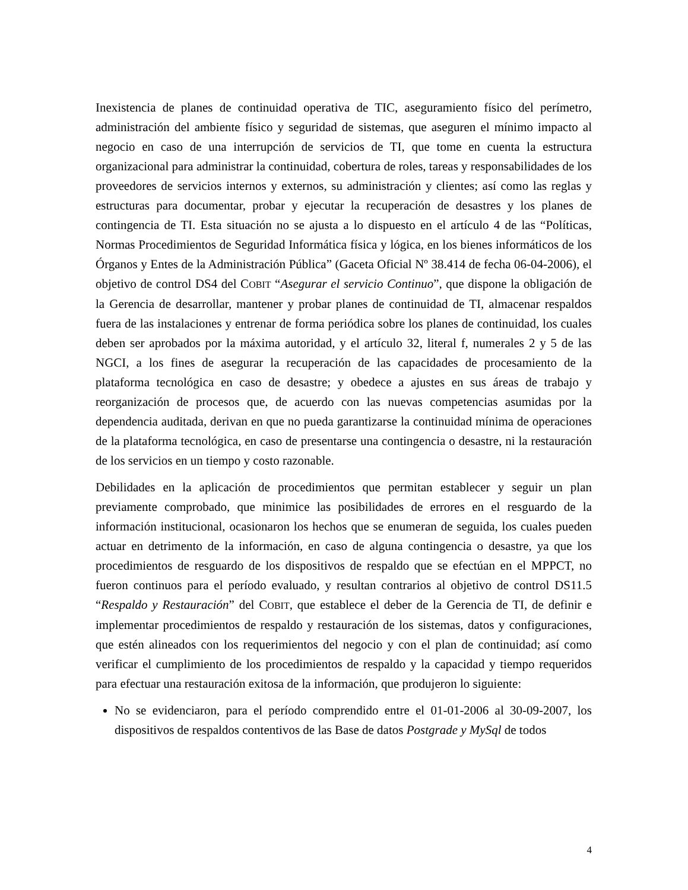Inexistencia de planes de continuidad operativa de TIC, aseguramiento físico del perímetro, administración del ambiente físico y seguridad de sistemas, que aseguren el mínimo impacto al negocio en caso de una interrupción de servicios de TI, que tome en cuenta la estructura organizacional para administrar la continuidad, cobertura de roles, tareas y responsabilidades de los proveedores de servicios internos y externos, su administración y clientes; así como las reglas y estructuras para documentar, probar y ejecutar la recuperación de desastres y los planes de contingencia de TI. Esta situación no se ajusta a lo dispuesto en el artículo 4 de las “Políticas, Normas Procedimientos de Seguridad Informática física y lógica, en los bienes informáticos de los Órganos y Entes de la Administración Pública” (Gaceta Oficial Nº 38.414 de fecha 06-04-2006), el objetivo de control DS4 del COBIT “Asegurar el servicio Continuo”, que dispone la obligación de la Gerencia de desarrollar, mantener y probar planes de continuidad de TI, almacenar respaldos fuera de las instalaciones y entrenar de forma periódica sobre los planes de continuidad, los cuales deben ser aprobados por la máxima autoridad, y el artículo 32, literal f, numerales 2 y 5 de las NGCI, a los fines de asegurar la recuperación de las capacidades de procesamiento de la plataforma tecnológica en caso de desastre; y obedece a ajustes en sus áreas de trabajo y reorganización de procesos que, de acuerdo con las nuevas competencias asumidas por la dependencia auditada, derivan en que no pueda garantizarse la continuidad mínima de operaciones de la plataforma tecnológica, en caso de presentarse una contingencia o desastre, ni la restauración de los servicios en un tiempo y costo razonable.
Debilidades en la aplicación de procedimientos que permitan establecer y seguir un plan previamente comprobado, que minimice las posibilidades de errores en el resguardo de la información institucional, ocasionaron los hechos que se enumeran de seguida, los cuales pueden actuar en detrimento de la información, en caso de alguna contingencia o desastre, ya que los procedimientos de resguardo de los dispositivos de respaldo que se efectúan en el MPPCT, no fueron continuos para el período evaluado, y resultan contrarios al objetivo de control DS11.5 “Respaldo y Restauración” del COBIT, que establece el deber de la Gerencia de TI, de definir e implementar procedimientos de respaldo y restauración de los sistemas, datos y configuraciones, que estén alineados con los requerimientos del negocio y con el plan de continuidad; así como verificar el cumplimiento de los procedimientos de respaldo y la capacidad y tiempo requeridos para efectuar una restauración exitosa de la información, que produjeron lo siguiente:
No se evidenciaron, para el período comprendido entre el 01-01-2006 al 30-09-2007, los dispositivos de respaldos contentivos de las Base de datos Postgrade y MySql de todos
4